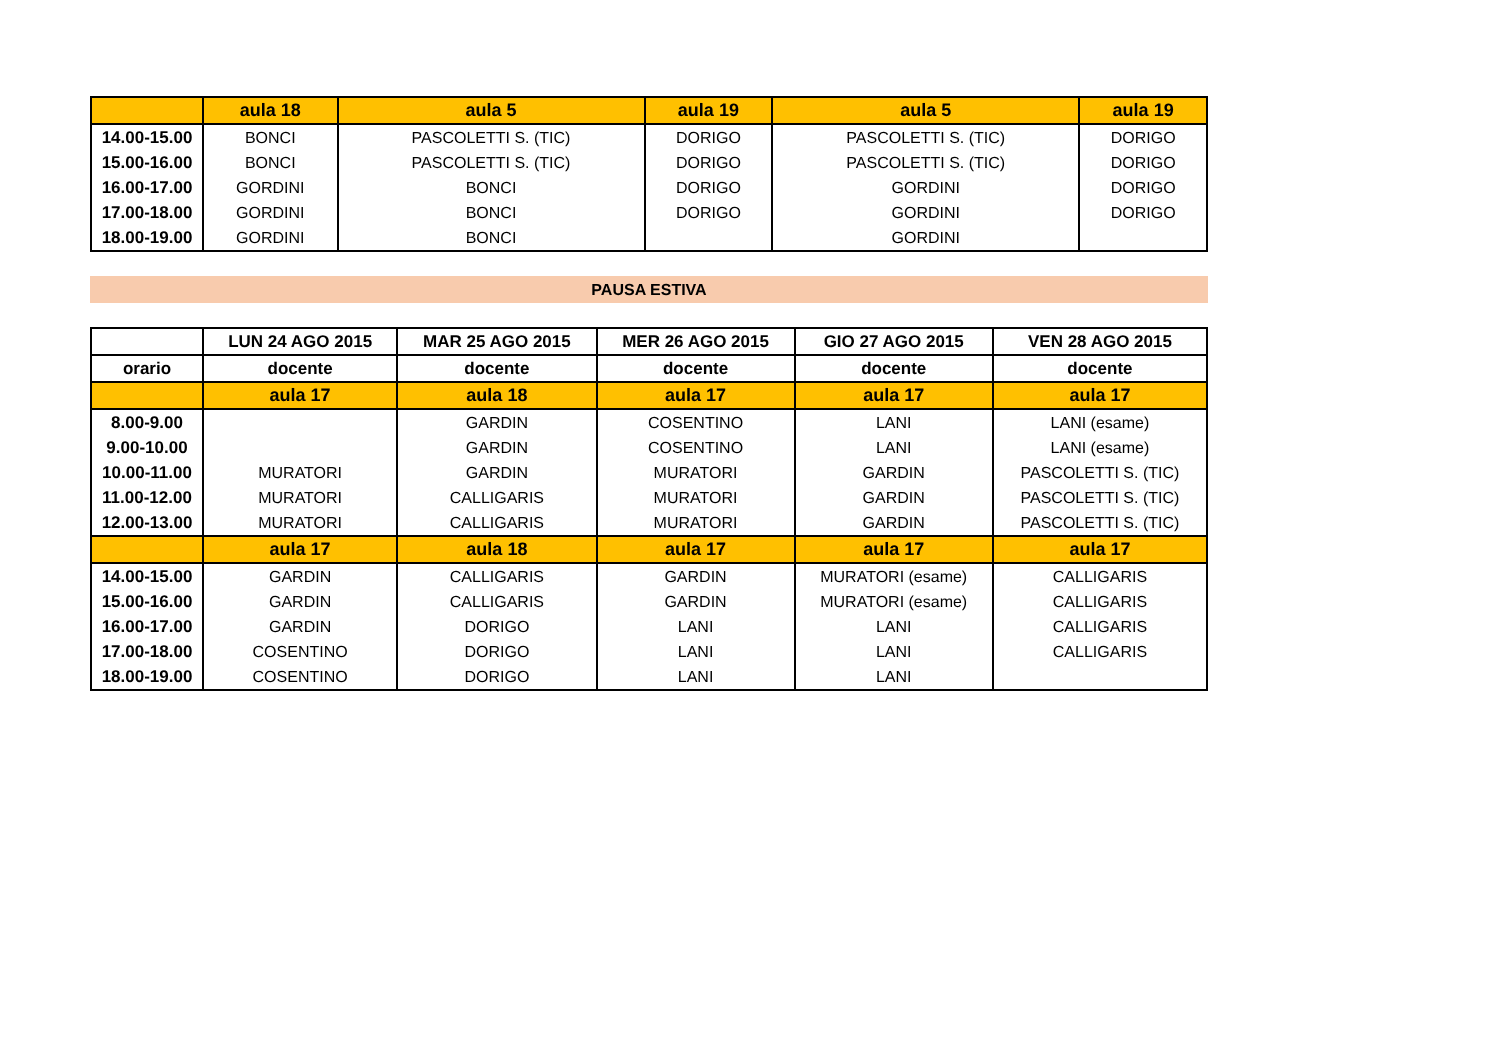| | aula 18 | aula 5 | aula 19 | aula 5 | aula 19 |
| --- | --- | --- | --- | --- | --- |
| 14.00-15.00 | BONCI | PASCOLETTI S. (TIC) | DORIGO | PASCOLETTI S. (TIC) | DORIGO |
| 15.00-16.00 | BONCI | PASCOLETTI S. (TIC) | DORIGO | PASCOLETTI S. (TIC) | DORIGO |
| 16.00-17.00 | GORDINI | BONCI | DORIGO | GORDINI | DORIGO |
| 17.00-18.00 | GORDINI | BONCI | DORIGO | GORDINI | DORIGO |
| 18.00-19.00 | GORDINI | BONCI | | GORDINI | |
PAUSA ESTIVA
| | LUN 24 AGO 2015 | MAR 25 AGO 2015 | MER 26 AGO 2015 | GIO 27 AGO 2015 | VEN 28 AGO 2015 |
| --- | --- | --- | --- | --- | --- |
| orario | docente | docente | docente | docente | docente |
| | aula 17 | aula 18 | aula 17 | aula 17 | aula 17 |
| 8.00-9.00 | | GARDIN | COSENTINO | LANI | LANI (esame) |
| 9.00-10.00 | | GARDIN | COSENTINO | LANI | LANI (esame) |
| 10.00-11.00 | MURATORI | GARDIN | MURATORI | GARDIN | PASCOLETTI S. (TIC) |
| 11.00-12.00 | MURATORI | CALLIGARIS | MURATORI | GARDIN | PASCOLETTI S. (TIC) |
| 12.00-13.00 | MURATORI | CALLIGARIS | MURATORI | GARDIN | PASCOLETTI S. (TIC) |
| | aula 17 | aula 18 | aula 17 | aula 17 | aula 17 |
| 14.00-15.00 | GARDIN | CALLIGARIS | GARDIN | MURATORI (esame) | CALLIGARIS |
| 15.00-16.00 | GARDIN | CALLIGARIS | GARDIN | MURATORI (esame) | CALLIGARIS |
| 16.00-17.00 | GARDIN | DORIGO | LANI | LANI | CALLIGARIS |
| 17.00-18.00 | COSENTINO | DORIGO | LANI | LANI | CALLIGARIS |
| 18.00-19.00 | COSENTINO | DORIGO | LANI | LANI | |